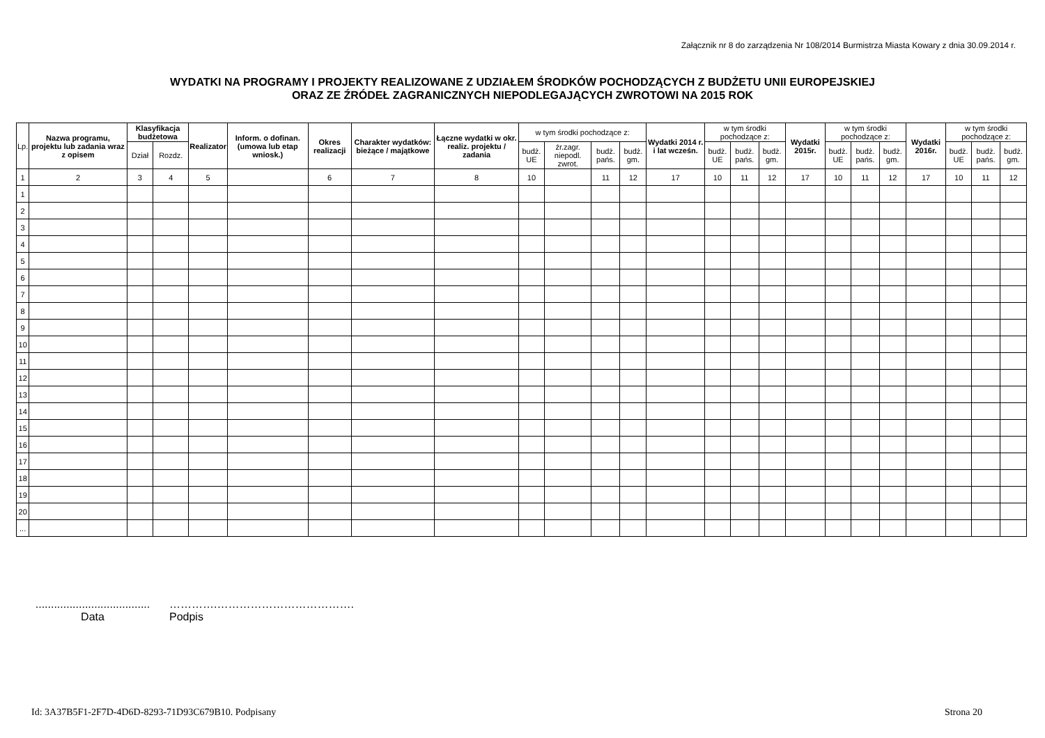Załącznik nr 8 do zarządzenia Nr 108/2014 Burmistrza Miasta Kowary z dnia 30.09.2014 r.
WYDATKI NA PROGRAMY I PROJEKTY REALIZOWANE Z UDZIAŁEM ŚRODKÓW POCHODZĄCYCH Z BUDŻETU UNII EUROPEJSKIEJ
ORAZ ZE ŹRÓDEŁ ZAGRANICZNYCH NIEPODLEGAJĄCYCH ZWROTOWI NA 2015 ROK
| Lp. | Nazwa programu, projektu lub zadania wraz z opisem | Klasyfikacja budżetowa | | Realizator | Inform. o dofinan. (umowa lub etap wniosk.) | Okres realizacji | Charakter wydatków: bieżące / majątkowe | Łączne wydatki w okr. realiz. projektu / zadania | w tym środki pochodzące z: | | | | Wydatki 2014 r. i lat wcześn. | w tym środki pochodzące z: | | | Wydatki 2015r. | w tym środki pochodzące z: | | | Wydatki 2016r. | w tym środki pochodzące z: | | |
| --- | --- | --- | --- | --- | --- | --- | --- | --- | --- | --- | --- | --- | --- | --- | --- | --- | --- | --- | --- | --- | --- | --- | --- | --- |
| | | Dział | Rozdz. | | | | | | budż. UE | źr.zagr. niepodl. zwrot. | budż. pańs. | budż. gm. | | budż. UE | budż. pańs. | budż. gm. | | budż. UE | budż. pańs. | budż. gm. | | budż. UE | budż. pańs. | budż. gm. |
| 1 | 2 | 3 | 4 | 5 | | 6 | 7 | 8 | 10 | | 11 | 12 | 17 | 10 | 11 | 12 | 17 | 10 | 11 | 12 | 17 | 10 | 11 | 12 |
| 1 | | | | | | | | | | | | | | | | | | | | | | | | |
| 2 | | | | | | | | | | | | | | | | | | | | | | | | |
| 3 | | | | | | | | | | | | | | | | | | | | | | | | |
| 4 | | | | | | | | | | | | | | | | | | | | | | | | |
| 5 | | | | | | | | | | | | | | | | | | | | | | | | |
| 6 | | | | | | | | | | | | | | | | | | | | | | | | |
| 7 | | | | | | | | | | | | | | | | | | | | | | | | |
| 8 | | | | | | | | | | | | | | | | | | | | | | | | |
| 9 | | | | | | | | | | | | | | | | | | | | | | | | |
| 10 | | | | | | | | | | | | | | | | | | | | | | | | |
| 11 | | | | | | | | | | | | | | | | | | | | | | | | |
| 12 | | | | | | | | | | | | | | | | | | | | | | | | |
| 13 | | | | | | | | | | | | | | | | | | | | | | | | |
| 14 | | | | | | | | | | | | | | | | | | | | | | | | |
| 15 | | | | | | | | | | | | | | | | | | | | | | | | |
| 16 | | | | | | | | | | | | | | | | | | | | | | | | |
| 17 | | | | | | | | | | | | | | | | | | | | | | | | |
| 18 | | | | | | | | | | | | | | | | | | | | | | | | |
| 19 | | | | | | | | | | | | | | | | | | | | | | | | |
| 20 | | | | | | | | | | | | | | | | | | | | | | | | |
| ... | | | | | | | | | | | | | | | | | | | | | | | | |
.....................................
Data
………….……………………………….
Podpis
Id: 3A37B5F1-2F7D-4D6D-8293-71D93C679B10. Podpisany Strona 20